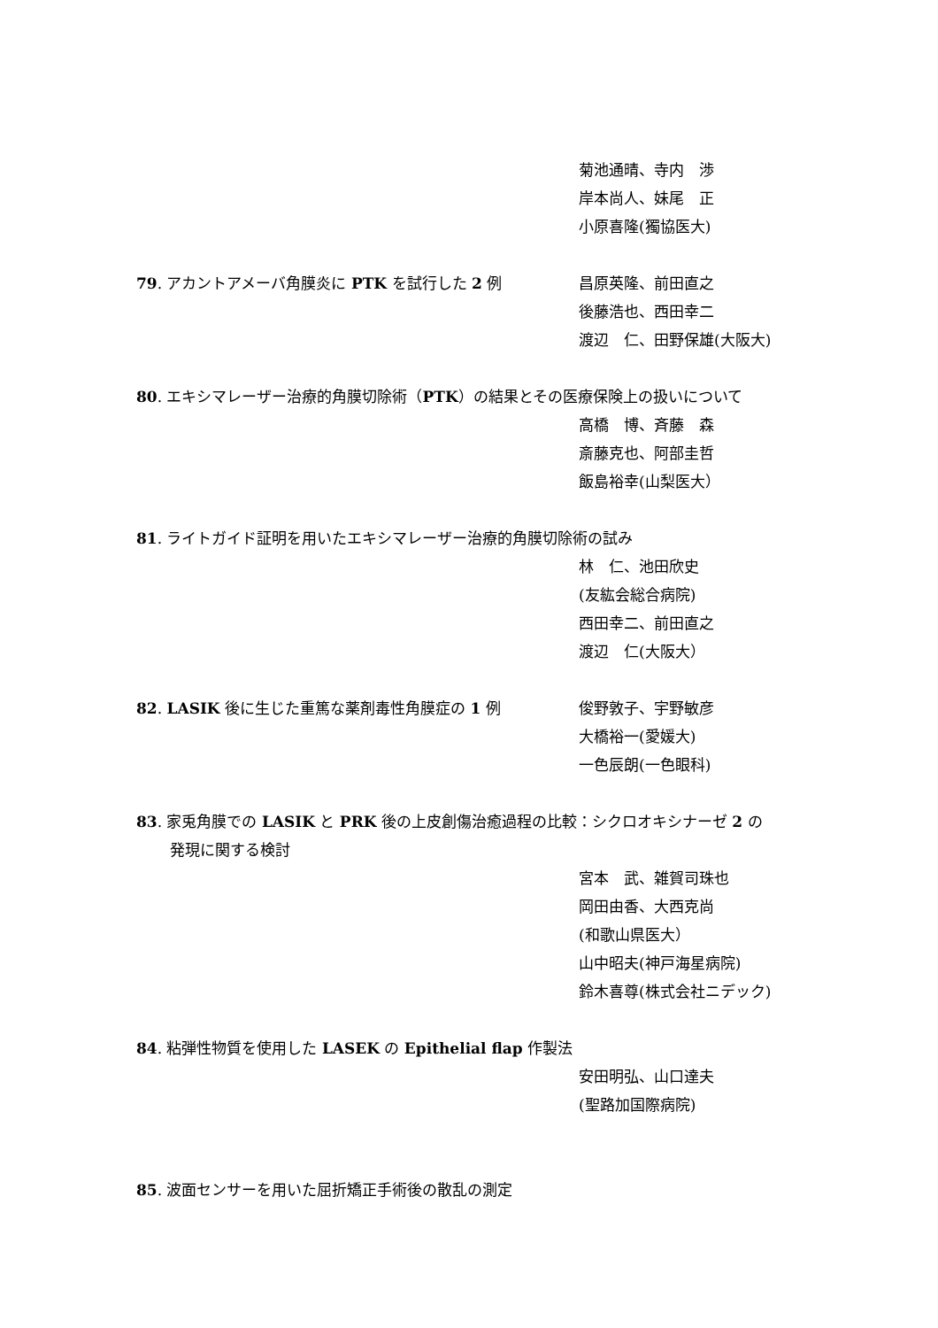菊池通晴、寺内　渉
岸本尚人、妹尾　正
小原喜隆(獨協医大)
79. アカントアメーバ角膜炎に PTK を試行した 2 例 昌原英隆、前田直之
後藤浩也、西田幸二
渡辺　仁、田野保雄(大阪大)
80. エキシマレーザー治療的角膜切除術（PTK）の結果とその医療保険上の扱いについて
高橋　博、斉藤　森
斎藤克也、阿部圭哲
飯島裕幸(山梨医大）
81. ライトガイド証明を用いたエキシマレーザー治療的角膜切除術の試み
林　仁、池田欣史
(友紘会総合病院)
西田幸二、前田直之
渡辺　仁(大阪大）
82. LASIK 後に生じた重篤な薬剤毒性角膜症の 1 例 俊野敦子、宇野敏彦
大橋裕一(愛媛大)
一色辰朗(一色眼科)
83. 家兎角膜での LASIK と PRK 後の上皮創傷治癒過程の比較：シクロオキシナーゼ 2 の
発現に関する検討
宮本　武、雑賀司珠也
岡田由香、大西克尚
(和歌山県医大）
山中昭夫(神戸海星病院)
鈴木喜尊(株式会社ニデック)
84. 粘弾性物質を使用した LASEK の Epithelial flap 作製法
安田明弘、山口達夫
(聖路加国際病院)
85. 波面センサーを用いた屈折矯正手術後の散乱の測定